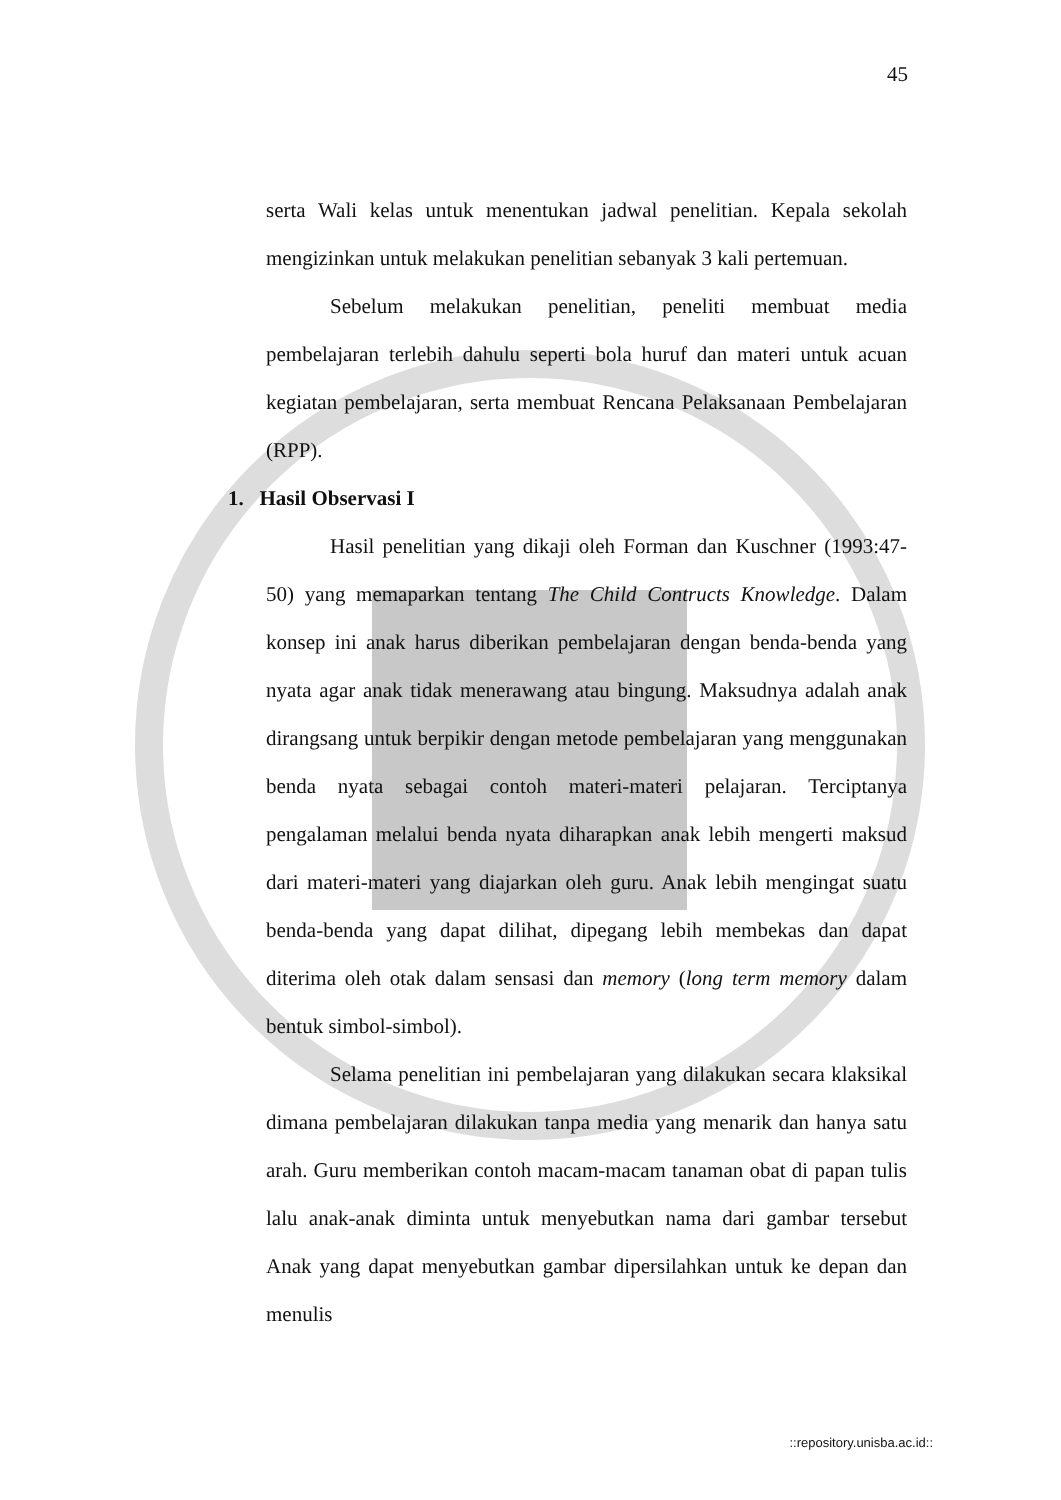45
serta Wali kelas untuk menentukan jadwal penelitian. Kepala sekolah mengizinkan untuk melakukan penelitian sebanyak 3 kali pertemuan.
Sebelum melakukan penelitian, peneliti membuat media pembelajaran terlebih dahulu seperti bola huruf dan materi untuk acuan kegiatan pembelajaran, serta membuat Rencana Pelaksanaan Pembelajaran (RPP).
1. Hasil Observasi I
Hasil penelitian yang dikaji oleh Forman dan Kuschner (1993:47-50) yang memaparkan tentang The Child Contructs Knowledge. Dalam konsep ini anak harus diberikan pembelajaran dengan benda-benda yang nyata agar anak tidak menerawang atau bingung. Maksudnya adalah anak dirangsang untuk berpikir dengan metode pembelajaran yang menggunakan benda nyata sebagai contoh materi-materi pelajaran. Terciptanya pengalaman melalui benda nyata diharapkan anak lebih mengerti maksud dari materi-materi yang diajarkan oleh guru. Anak lebih mengingat suatu benda-benda yang dapat dilihat, dipegang lebih membekas dan dapat diterima oleh otak dalam sensasi dan memory (long term memory dalam bentuk simbol-simbol).
Selama penelitian ini pembelajaran yang dilakukan secara klaksikal dimana pembelajaran dilakukan tanpa media yang menarik dan hanya satu arah. Guru memberikan contoh macam-macam tanaman obat di papan tulis lalu anak-anak diminta untuk menyebutkan nama dari gambar tersebut Anak yang dapat menyebutkan gambar dipersilahkan untuk ke depan dan menulis
::repository.unisba.ac.id::